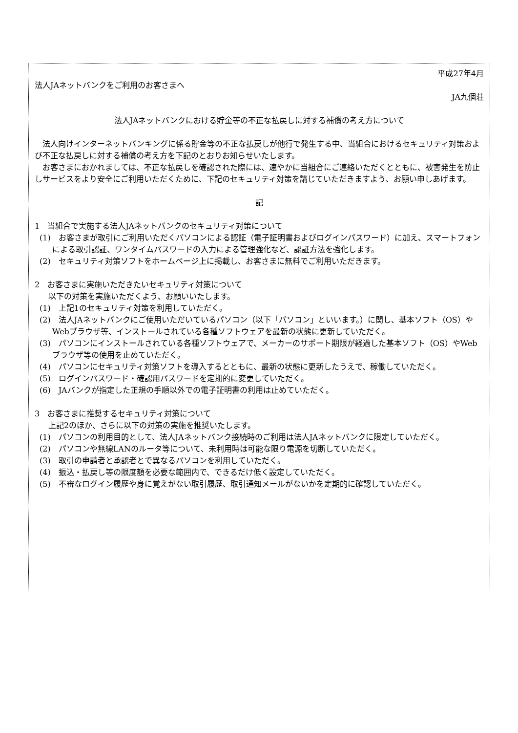平成27年4月
法人JAネットバンクをご利用のお客さまへ
JA九個荘
法人JAネットバンクにおける貯金等の不正な払戻しに対する補償の考え方について
法人向けインターネットバンキングに係る貯金等の不正な払戻しが他行で発生する中、当組合におけるセキュリティ対策および不正な払戻しに対する補償の考え方を下記のとおりお知らせいたします。
お客さまにおかれましては、不正な払戻しを確認された際には、速やかに当組合にご連絡いただくとともに、被害発生を防止しサービスをより安全にご利用いただくために、下記のセキュリティ対策を講じていただきますよう、お願い申しあげます。
記
1　当組合で実施する法人JAネットバンクのセキュリティ対策について
(1)　お客さまが取引にご利用いただくパソコンによる認証（電子証明書およびログインパスワード）に加え、スマートフォンによる取引認証、ワンタイムパスワードの入力による管理強化など、認証方法を強化します。
(2)　セキュリティ対策ソフトをホームページ上に掲載し、お客さまに無料でご利用いただきます。
2　お客さまに実施いただきたいセキュリティ対策について
以下の対策を実施いただくよう、お願いいたします。
(1)　上記1のセキュリティ対策を利用していただく。
(2)　法人JAネットバンクにご使用いただいているパソコン（以下「パソコン」といいます。）に関し、基本ソフト（OS）やWebブラウザ等、インストールされている各種ソフトウェアを最新の状態に更新していただく。
(3)　パソコンにインストールされている各種ソフトウェアで、メーカーのサポート期限が経過した基本ソフト（OS）やWebブラウザ等の使用を止めていただく。
(4)　パソコンにセキュリティ対策ソフトを導入するとともに、最新の状態に更新したうえで、稼働していただく。
(5)　ログインパスワード・確認用パスワードを定期的に変更していただく。
(6)　JAバンクが指定した正規の手順以外での電子証明書の利用は止めていただく。
3　お客さまに推奨するセキュリティ対策について
上記2のほか、さらに以下の対策の実施を推奨いたします。
(1)　パソコンの利用目的として、法人JAネットバンク接続時のご利用は法人JAネットバンクに限定していただく。
(2)　パソコンや無線LANのルータ等について、未利用時は可能な限り電源を切断していただく。
(3)　取引の申請者と承認者とで異なるパソコンを利用していただく。
(4)　振込・払戻し等の限度額を必要な範囲内で、できるだけ低く設定していただく。
(5)　不審なログイン履歴や身に覚えがない取引履歴、取引通知メールがないかを定期的に確認していただく。